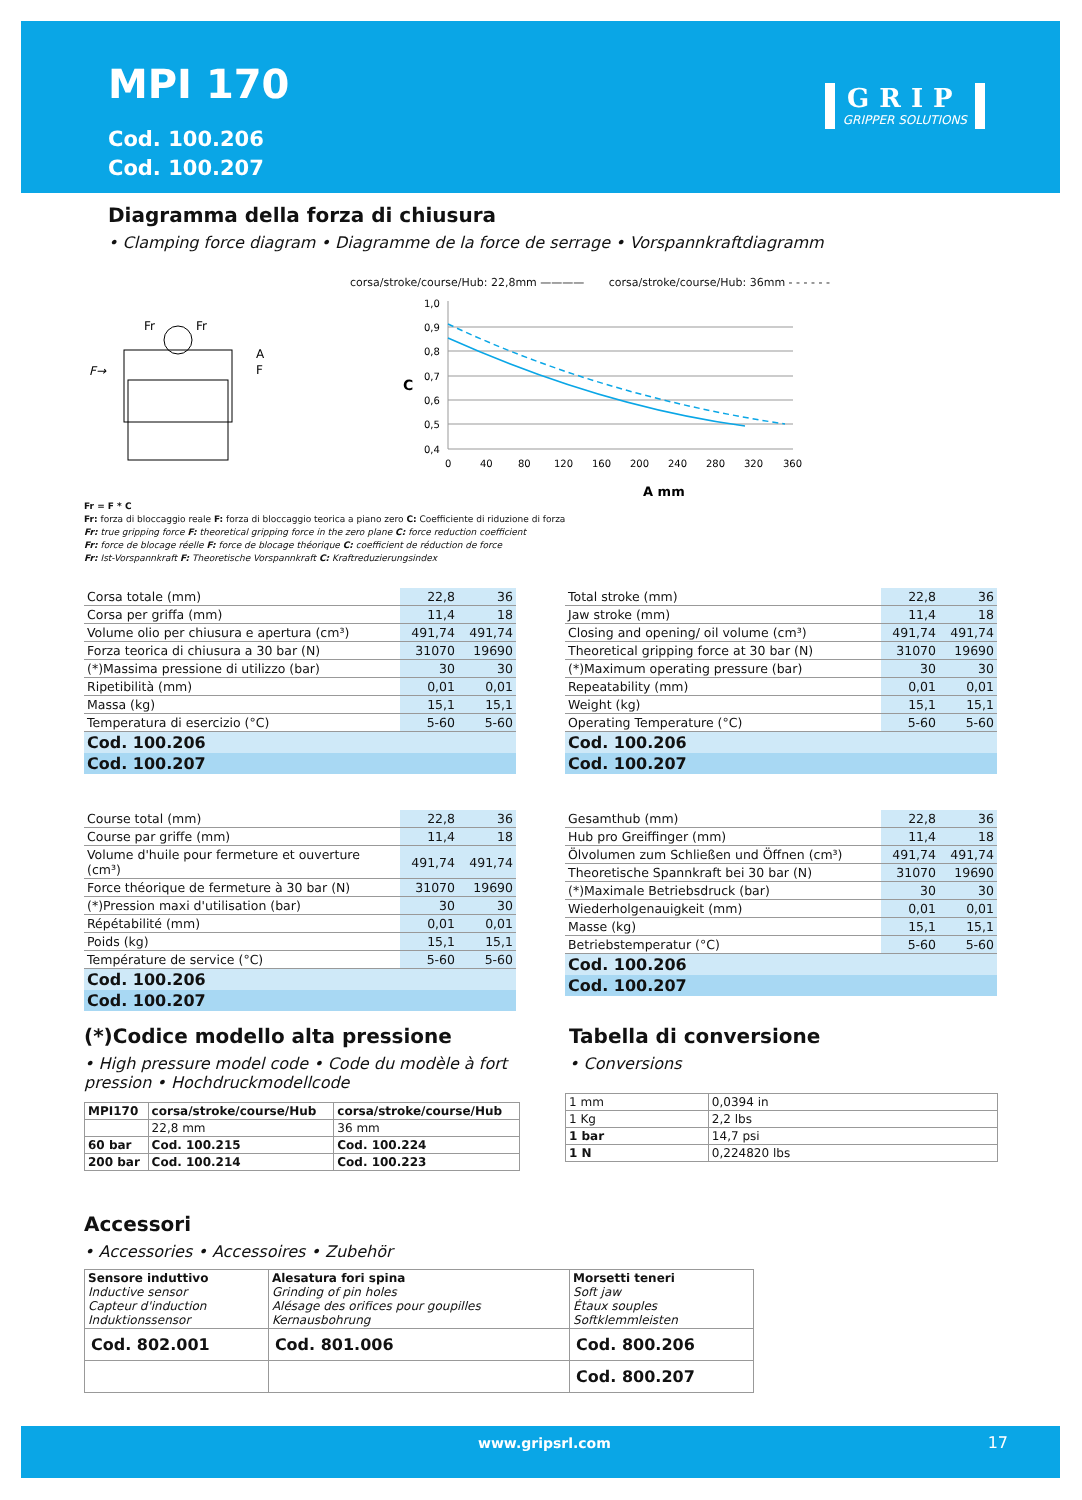MPI 170
Cod. 100.206
Cod. 100.207
GRIP
GRIPPER SOLUTIONS
Diagramma della forza di chiusura
• Clamping force diagram • Diagramme de la force de serrage • Vorspannkraftdiagramm
F→
Fr
Fr
A
F
corsa/stroke/course/Hub: 22,8mm ———— corsa/stroke/course/Hub: 36mm - - - - - -
C
1,0
0,9
0,8
0,7
0,6
0,5
0,4
0
40
80
120
160
200
240
280
320
360
A mm
Fr = F * C
Fr: forza di bloccaggio reale F: forza di bloccaggio teorica a piano zero C: Coefficiente di riduzione di forza
Fr: true gripping force F: theoretical gripping force in the zero plane C: force reduction coefficient
Fr: force de blocage réelle F: force de blocage théorique C: coefficient de réduction de force
Fr: Ist-Vorspannkraft F: Theoretische Vorspannkraft C: Kraftreduzierungsindex
| Corsa totale (mm) | 22,8 | 36 |
| Corsa per griffa (mm) | 11,4 | 18 |
| Volume olio per chiusura e apertura (cm³) | 491,74 | 491,74 |
| Forza teorica di chiusura a 30 bar (N) | 31070 | 19690 |
| (*)Massima pressione di utilizzo (bar) | 30 | 30 |
| Ripetibilità (mm) | 0,01 | 0,01 |
| Massa (kg) | 15,1 | 15,1 |
| Temperatura di esercizio (°C) | 5-60 | 5-60 |
| Cod. 100.206 | | |
| Cod. 100.207 | | |
| Total stroke (mm) | 22,8 | 36 |
| Jaw stroke (mm) | 11,4 | 18 |
| Closing and opening/ oil volume (cm³) | 491,74 | 491,74 |
| Theoretical gripping force at 30 bar (N) | 31070 | 19690 |
| (*)Maximum operating pressure (bar) | 30 | 30 |
| Repeatability (mm) | 0,01 | 0,01 |
| Weight (kg) | 15,1 | 15,1 |
| Operating Temperature (°C) | 5-60 | 5-60 |
| Cod. 100.206 | | |
| Cod. 100.207 | | |
| Course total (mm) | 22,8 | 36 |
| Course par griffe (mm) | 11,4 | 18 |
| Volume d'huile pour fermeture et ouverture (cm³) | 491,74 | 491,74 |
| Force théorique de fermeture à 30 bar (N) | 31070 | 19690 |
| (*)Pression maxi d'utilisation (bar) | 30 | 30 |
| Répétabilité (mm) | 0,01 | 0,01 |
| Poids (kg) | 15,1 | 15,1 |
| Température de service (°C) | 5-60 | 5-60 |
| Cod. 100.206 | | |
| Cod. 100.207 | | |
| Gesamthub (mm) | 22,8 | 36 |
| Hub pro Greiffinger (mm) | 11,4 | 18 |
| Ölvolumen zum Schließen und Öffnen (cm³) | 491,74 | 491,74 |
| Theoretische Spannkraft bei 30 bar (N) | 31070 | 19690 |
| (*)Maximale Betriebsdruck (bar) | 30 | 30 |
| Wiederholgenauigkeit (mm) | 0,01 | 0,01 |
| Masse (kg) | 15,1 | 15,1 |
| Betriebstemperatur (°C) | 5-60 | 5-60 |
| Cod. 100.206 | | |
| Cod. 100.207 | | |
(*)Codice modello alta pressione
• High pressure model code • Code du modèle à fort pression • Hochdruckmodellcode
| MPI170 | corsa/stroke/course/Hub | corsa/stroke/course/Hub |
| | 22,8 mm | 36 mm |
| 60 bar | Cod. 100.215 | Cod. 100.224 |
| 200 bar | Cod. 100.214 | Cod. 100.223 |
Tabella di conversione
• Conversions
| 1 mm | 0,0394 in |
| 1 Kg | 2,2 lbs |
| 1 bar | 14,7 psi |
| 1 N | 0,224820 lbs |
Accessori
• Accessories • Accessoires • Zubehör
| Sensore induttivo Inductive sensor Capteur d'induction Induktionssensor | Alesatura fori spina Grinding of pin holes Alésage des orifices pour goupilles Kernausbohrung | Morsetti teneri Soft jaw Étaux souples Softklemmleisten |
| Cod. 802.001 | Cod. 801.006 | Cod. 800.206 |
| | | Cod. 800.207 |
www.gripsrl.com 17